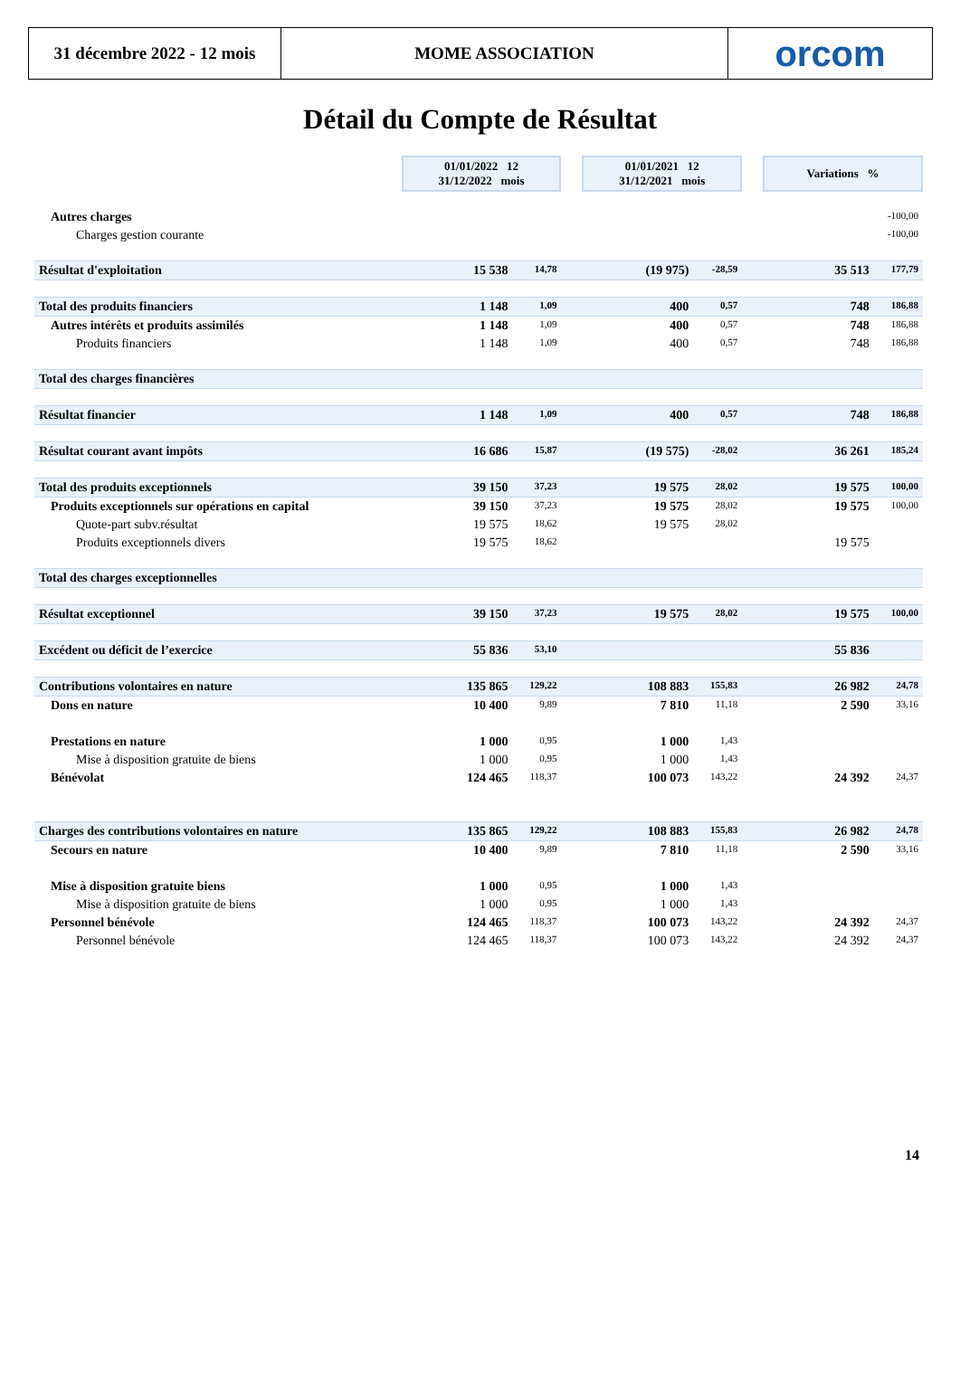31 décembre 2022 - 12 mois
MOME ASSOCIATION orcom
Détail du Compte de Résultat
| | 01/01/2022 12 31/12/2022 mois | | | 01/01/2021 12 31/12/2021 mois | | | Variations % | |
| Autres charges | | | | | | | | -100,00 |
| Charges gestion courante | | | | | | | | -100,00 |
| Résultat d'exploitation | 15 538 | 14,78 | | (19 975) | -28,59 | | 35 513 | 177,79 |
| Total des produits financiers | 1 148 | 1,09 | | 400 | 0,57 | | 748 | 186,88 |
| Autres intérêts et produits assimilés | 1 148 | 1,09 | | 400 | 0,57 | | 748 | 186,88 |
| Produits financiers | 1 148 | 1,09 | | 400 | 0,57 | | 748 | 186,88 |
| Total des charges financières | | | | | | | | |
| Résultat financier | 1 148 | 1,09 | | 400 | 0,57 | | 748 | 186,88 |
| Résultat courant avant impôts | 16 686 | 15,87 | | (19 575) | -28,02 | | 36 261 | 185,24 |
| Total des produits exceptionnels | 39 150 | 37,23 | | 19 575 | 28,02 | | 19 575 | 100,00 |
| Produits exceptionnels sur opérations en capital | 39 150 | 37,23 | | 19 575 | 28,02 | | 19 575 | 100,00 |
| Quote-part subv.résultat | 19 575 | 18,62 | | 19 575 | 28,02 | | | |
| Produits exceptionnels divers | 19 575 | 18,62 | | | | | 19 575 | |
| Total des charges exceptionnelles | | | | | | | | |
| Résultat exceptionnel | 39 150 | 37,23 | | 19 575 | 28,02 | | 19 575 | 100,00 |
| Excédent ou déficit de l’exercice | 55 836 | 53,10 | | | | | 55 836 | |
| Contributions volontaires en nature | 135 865 | 129,22 | | 108 883 | 155,83 | | 26 982 | 24,78 |
| Dons en nature | 10 400 | 9,89 | | 7 810 | 11,18 | | 2 590 | 33,16 |
| Prestations en nature | 1 000 | 0,95 | | 1 000 | 1,43 | | | |
| Mise à disposition gratuite de biens | 1 000 | 0,95 | | 1 000 | 1,43 | | | |
| Bénévolat | 124 465 | 118,37 | | 100 073 | 143,22 | | 24 392 | 24,37 |
| Charges des contributions volontaires en nature | 135 865 | 129,22 | | 108 883 | 155,83 | | 26 982 | 24,78 |
| Secours en nature | 10 400 | 9,89 | | 7 810 | 11,18 | | 2 590 | 33,16 |
| Mise à disposition gratuite biens | 1 000 | 0,95 | | 1 000 | 1,43 | | | |
| Mise à disposition gratuite de biens | 1 000 | 0,95 | | 1 000 | 1,43 | | | |
| Personnel bénévole | 124 465 | 118,37 | | 100 073 | 143,22 | | 24 392 | 24,37 |
| Personnel bénévole | 124 465 | 118,37 | | 100 073 | 143,22 | | 24 392 | 24,37 |
14